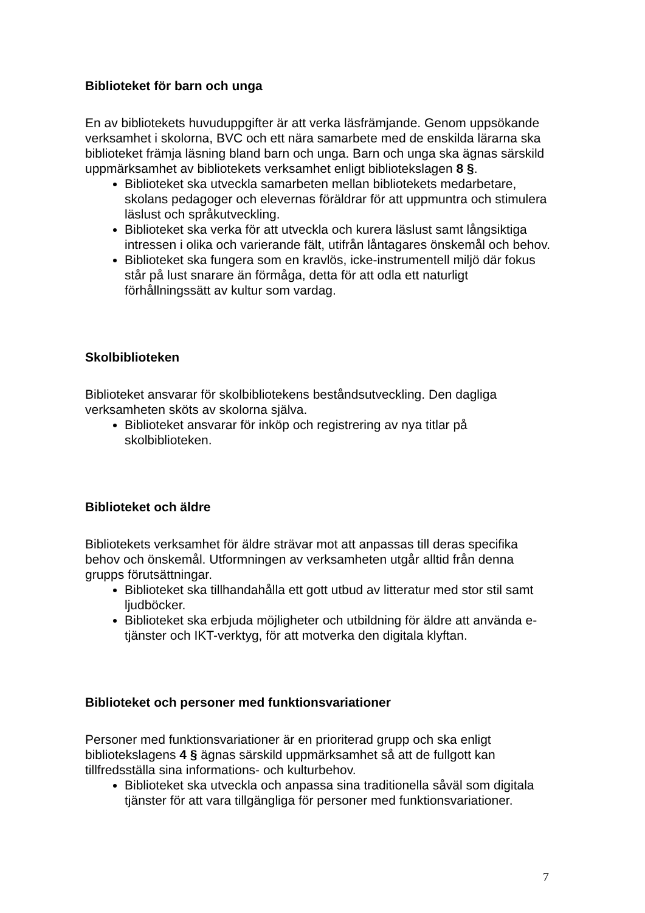Biblioteket för barn och unga
En av bibliotekets huvuduppgifter är att verka läsfrämjande. Genom uppsökande verksamhet i skolorna, BVC och ett nära samarbete med de enskilda lärarna ska biblioteket främja läsning bland barn och unga. Barn och unga ska ägnas särskild uppmärksamhet av bibliotekets verksamhet enligt bibliotekslagen 8 §.
Biblioteket ska utveckla samarbeten mellan bibliotekets medarbetare, skolans pedagoger och elevernas föräldrar för att uppmuntra och stimulera läslust och språkutveckling.
Biblioteket ska verka för att utveckla och kurera läslust samt långsiktiga intressen i olika och varierande fält, utifrån låntagares önskemål och behov.
Biblioteket ska fungera som en kravlös, icke-instrumentell miljö där fokus står på lust snarare än förmåga, detta för att odla ett naturligt förhållningssätt av kultur som vardag.
Skolbiblioteken
Biblioteket ansvarar för skolbibliotekens beståndsutveckling. Den dagliga verksamheten sköts av skolorna själva.
Biblioteket ansvarar för inköp och registrering av nya titlar på skolbiblioteken.
Biblioteket och äldre
Bibliotekets verksamhet för äldre strävar mot att anpassas till deras specifika behov och önskemål. Utformningen av verksamheten utgår alltid från denna grupps förutsättningar.
Biblioteket ska tillhandahålla ett gott utbud av litteratur med stor stil samt ljudböcker.
Biblioteket ska erbjuda möjligheter och utbildning för äldre att använda e-tjänster och IKT-verktyg, för att motverka den digitala klyftan.
Biblioteket och personer med funktionsvariationer
Personer med funktionsvariationer är en prioriterad grupp och ska enligt bibliotekslagens 4 § ägnas särskild uppmärksamhet så att de fullgott kan tillfredsställa sina informations- och kulturbehov.
Biblioteket ska utveckla och anpassa sina traditionella såväl som digitala tjänster för att vara tillgängliga för personer med funktionsvariationer.
7